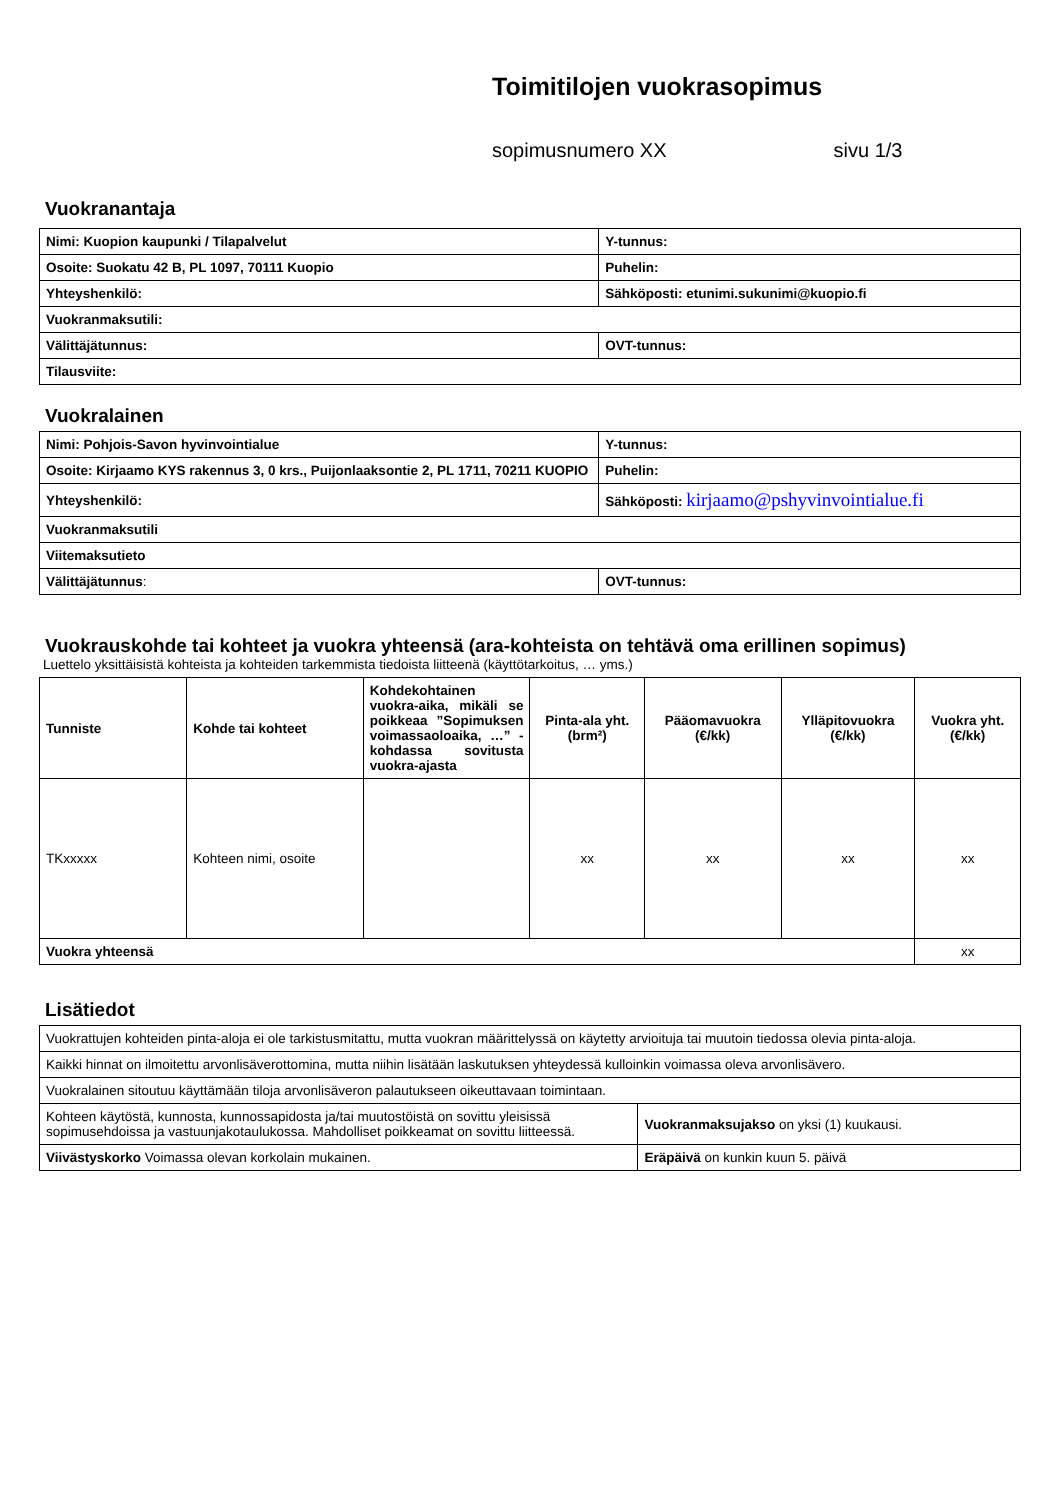Toimitilojen vuokrasopimus
sopimusnumero XX sivu 1/3
Vuokranantaja
| Nimi: Kuopion kaupunki / Tilapalvelut | Y-tunnus: |
| Osoite: Suokatu 42 B, PL 1097, 70111 Kuopio | Puhelin: |
| Yhteyshenkilö: | Sähköposti: etunimi.sukunimi@kuopio.fi |
| Vuokranmaksutili: | |
| Välittäjätunnus: | OVT-tunnus: |
| Tilausviite: | |
Vuokralainen
| Nimi: Pohjois-Savon hyvinvointialue | Y-tunnus: |
| Osoite: Kirjaamo KYS rakennus 3, 0 krs., Puijonlaaksontie 2, PL 1711, 70211 KUOPIO | Puhelin: |
| Yhteyshenkilö: | Sähköposti: kirjaamo@pshyvinvointialue.fi |
| Vuokranmaksutili | |
| Viitemaksutieto | |
| Välittäjätunnus : | OVT-tunnus: |
Vuokrauskohde tai kohteet ja vuokra yhteensä (ara-kohteista on tehtävä oma erillinen sopimus)
Luettelo yksittäisistä kohteista ja kohteiden tarkemmista tiedoista liitteenä (käyttötarkoitus, … yms.)
| Tunniste | Kohde tai kohteet | Kohdekohtainen vuokra-aika, mikäli se poikkeaa ”Sopimuksen voimassaoloaika, …” -kohdassa sovitusta vuokra-ajasta | Pinta-ala yht. (brm²) | Pääomavuokra (€/kk) | Ylläpitovuokra (€/kk) | Vuokra yht. (€/kk) |
| --- | --- | --- | --- | --- | --- | --- |
| TKxxxxx | Kohteen nimi, osoite | | xx | xx | xx | xx |
| Vuokra yhteensä | | | | | | xx |
Lisätiedot
| Vuokrattujen kohteiden pinta-aloja ei ole tarkistusmitattu, mutta vuokran määrittelyssä on käytetty arvioituja tai muutoin tiedossa olevia pinta-aloja. | |
| Kaikki hinnat on ilmoitettu arvonlisäverottomina, mutta niihin lisätään laskutuksen yhteydessä kulloinkin voimassa oleva arvonlisävero. | |
| Vuokralainen sitoutuu käyttämään tiloja arvonlisäveron palautukseen oikeuttavaan toimintaan. | |
| Kohteen käytöstä, kunnosta, kunnossapidosta ja/tai muutostöistä on sovittu yleisissä sopimusehdoissa ja vastuunjakotaulukossa. Mahdolliset poikkeamat on sovittu liitteessä. | Vuokranmaksujakso on yksi (1) kuukausi. |
| Viivästyskorko Voimassa olevan korkolain mukainen. | Eräpäivä on kunkin kuun 5. päivä |